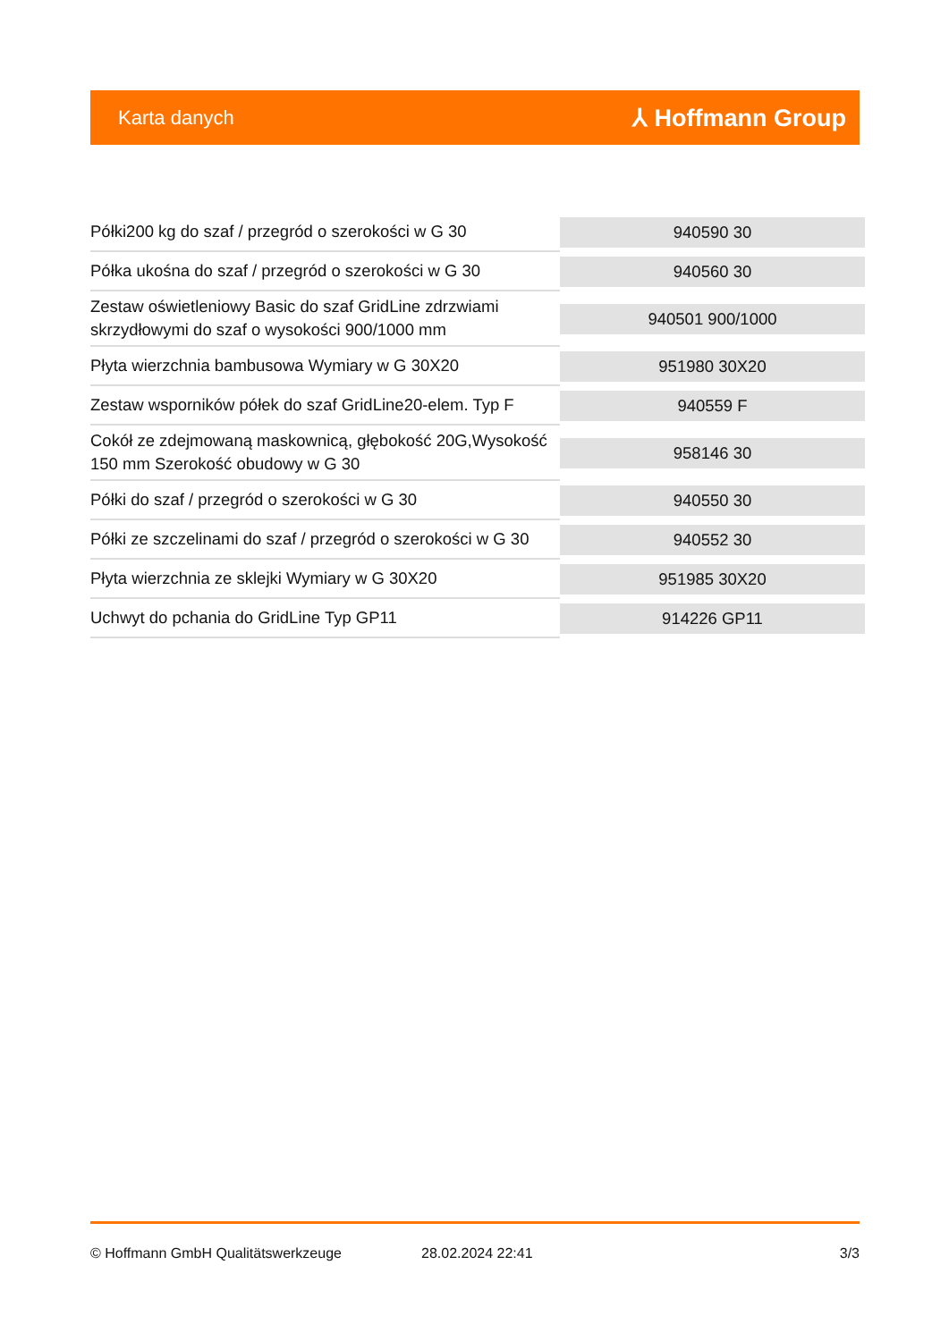Karta danych ⅄ Hoffmann Group
| Półki200 kg do szaf / przegród o szerokości w G 30 | 940590 30 |
| Półka ukośna do szaf / przegród o szerokości w G 30 | 940560 30 |
| Zestaw oświetleniowy Basic do szaf GridLine zdrzwiami skrzydłowymi do szaf o wysokości 900/1000 mm | 940501 900/1000 |
| Płyta wierzchnia bambusowa Wymiary w G 30X20 | 951980 30X20 |
| Zestaw wsporników półek do szaf GridLine20-elem. Typ F | 940559 F |
| Cokół ze zdejmowaną maskownicą, głębokość 20G,Wysokość 150 mm Szerokość obudowy w G 30 | 958146 30 |
| Półki do szaf / przegród o szerokości w G 30 | 940550 30 |
| Półki ze szczelinami do szaf / przegród o szerokości w G 30 | 940552 30 |
| Płyta wierzchnia ze sklejki Wymiary w G 30X20 | 951985 30X20 |
| Uchwyt do pchania do GridLine Typ GP11 | 914226 GP11 |
© Hoffmann GmbH Qualitätswerkzeuge 28.02.2024 22:41 3/3